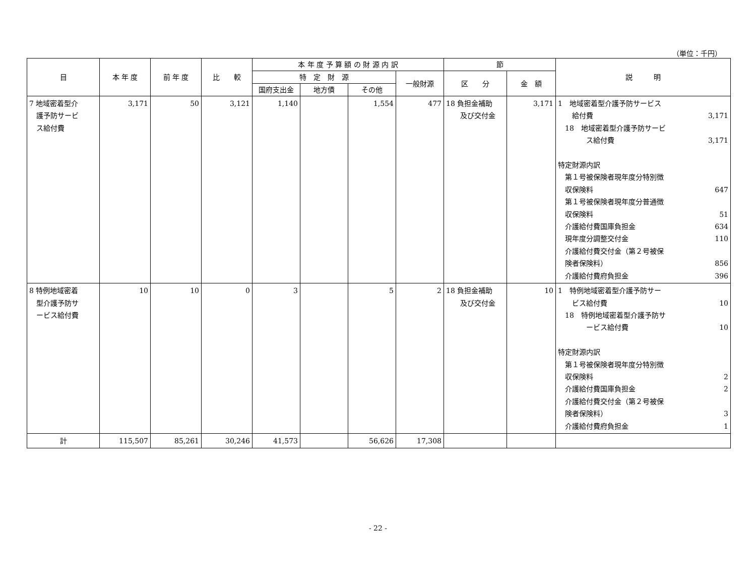（単位：千円）
| 目 | 本 年 度 | 前 年 度 | 比 較 | 本 年 度 予 算 額 の 財 源 内 訳 | | | | 節 | | 説 明 |
| --- | --- | --- | --- | --- | --- | --- | --- | --- | --- | --- |
| | | | | 特 定 財 源 | | | 一般財源 | 区 分 | 金 額 | |
| | | | | 国府支出金 | 地方債 | その他 | | | | |
| 7 地域密着型介 護予防サービ ス給付費 | 3,171 | 50 | 3,121 | 1,140 | | 1,554 | 477 | 18 負担金補助 及び交付金 | 3,171 | 1 地域密着型介護予防サービス 給付費 3,171 18 地域密着型介護予防サービ ス給付費 3,171 特定財源内訳 第１号被保険者現年度分特別徴 収保険料 647 第１号被保険者現年度分普通徴 収保険料 51 介護給付費国庫負担金 634 現年度分調整交付金 110 介護給付費交付金（第２号被保 険者保険料） 856 介護給付費府負担金 396 |
| 8 特例地域密着 型介護予防サ ービス給付費 | 10 | 10 | 0 | 3 | | 5 | 2 | 18 負担金補助 及び交付金 | 10 | 1 特例地域密着型介護予防サー ビス給付費 10 18 特例地域密着型介護予防サ ービス給付費 10 特定財源内訳 第１号被保険者現年度分特別徴 収保険料 2 介護給付費国庫負担金 2 介護給付費交付金（第２号被保 険者保険料） 3 介護給付費府負担金 1 |
| 計 | 115,507 | 85,261 | 30,246 | 41,573 | | 56,626 | 17,308 | | | |
- 22 -